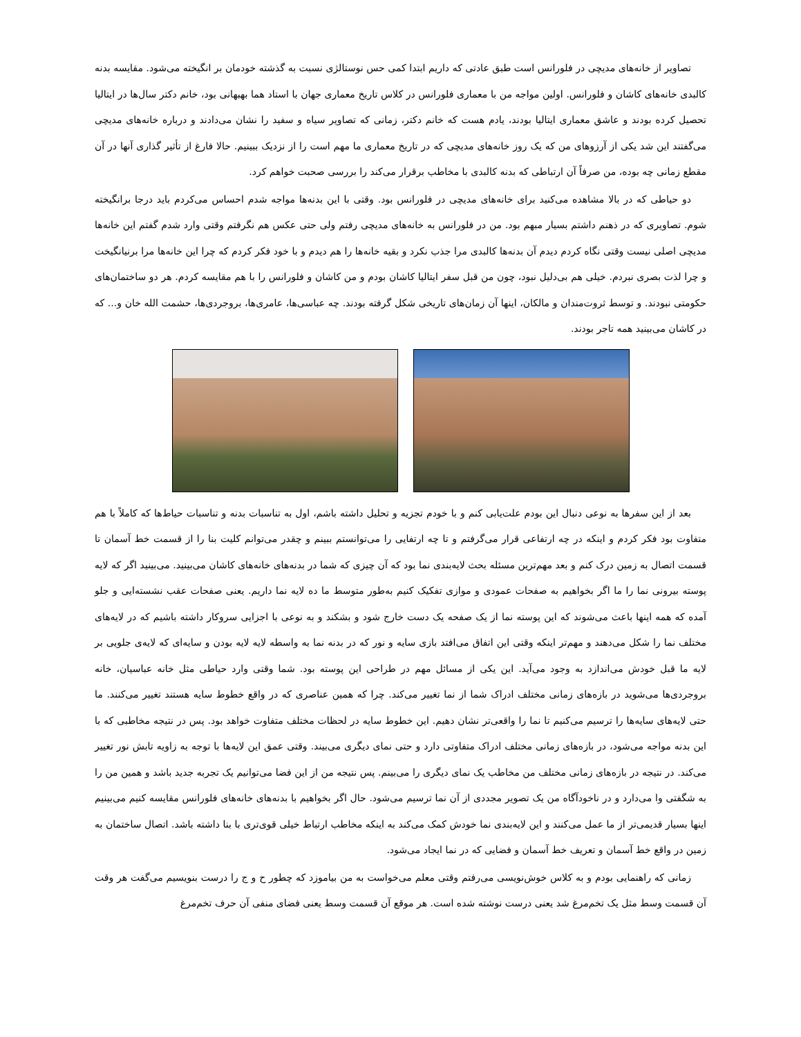تصاویر از خانه‌های مدیچی در فلورانس است طبق عادتی که داریم ابتدا کمی حس نوستالژی نسبت به گذشته خودمان بر انگیخته می‌شود. مقایسه بدنه کالبدی خانه‌های کاشان و فلورانس. اولین مواجه من با معماری فلورانس در کلاس تاریخ معماری جهان با استاد هما بهبهانی بود، خانم دکتر سال‌ها در ایتالیا تحصیل کرده بودند و عاشق معماری ایتالیا بودند، یادم هست که خانم دکتر، زمانی که تصاویر سیاه و سفید را نشان می‌دادند و درباره خانه‌های مدیچی می‌گفتند این شد یکی از آرزوهای من که یک روز خانه‌های مدیچی که در تاریخ معماری ما مهم است را از نزدیک ببینیم. حالا فارغ از تأثیر گذاری آنها در آن مقطع زمانی چه بوده، من صرفاً آن ارتباطی که بدنه کالبدی با مخاطب برقرار می‌کند را بررسی صحبت خواهم کرد.
دو حیاطی که در بالا مشاهده می‌کنید برای خانه‌های مدیچی در فلورانس بود. وقتی با این بدنه‌ها مواجه شدم احساس می‌کردم باید درجا برانگیخته شوم. تصاویری که در ذهنم داشتم بسیار مبهم بود. من در فلورانس به خانه‌های مدیچی رفتم ولی حتی عکس هم نگرفتم وقتی وارد شدم گفتم این خانه‌ها مدیچی اصلی نیست وقتی نگاه کردم دیدم آن بدنه‌ها کالبدی مرا جذب نکرد و بقیه خانه‌ها را هم دیدم و با خود فکر کردم که چرا این خانه‌ها مرا برنیانگیخت و چرا لذت بصری نبردم. خیلی هم بی‌دلیل نبود، چون من قبل سفر ایتالیا کاشان بودم و من کاشان و فلورانس را با هم مقایسه کردم. هر دو ساختمان‌های حکومتی نبودند. و توسط ثروت‌مندان و مالکان، اینها آن زمان‌های تاریخی شکل گرفته بودند. چه عباسی‌ها، عامری‌ها، بروجردی‌ها، حشمت الله خان و... که در کاشان می‌بینید همه تاجر بودند.
بعد از این سفرها به نوعی دنبال این بودم علت‌یابی کنم و با خودم تجزیه و تحلیل داشته باشم، اول به تناسبات بدنه و تناسبات حیاط‌ها که کاملاً با هم متفاوت بود فکر کردم و اینکه در چه ارتفاعی قرار می‌گرفتم و تا چه ارتفایی را می‌توانستم ببینم و چقدر می‌توانم کلیت بنا را از قسمت خط آسمان تا قسمت اتصال به زمین درک کنم و بعد مهم‌ترین مسئله بحث لایه‌بندی نما بود که آن چیزی که شما در بدنه‌های خانه‌های کاشان می‌بینید. می‌بینید اگر که لایه پوسته بیرونی نما را ما اگر بخواهیم به صفحات عمودی و موازی تفکیک کنیم به‌طور متوسط ما ده لایه نما داریم. یعنی صفحات عقب نشسته‌ایی و جلو آمده که همه اینها باعث می‌شوند که این پوسته نما از یک صفحه یک دست خارج شود و بشکند و به نوعی با اجزایی سروکار داشته باشیم که در لایه‌های مختلف نما را شکل می‌دهند و مهم‌تر اینکه وقتی این اتفاق می‌افتد بازی سایه و نور که در بدنه نما به واسطه لایه لایه بودن و سایه‌ای که لایه‌ی جلویی بر لایه ما قبل خودش می‌اندازد به وجود می‌آید. این یکی از مسائل مهم در طراحی این پوسته بود. شما وقتی وارد حیاطی مثل خانه عباسیان، خانه بروجردی‌ها می‌شوید در بازه‌های زمانی مختلف ادراک شما از نما تغییر می‌کند. چرا که همین عناصری که در واقع خطوط سایه هستند تغییر می‌کنند. ما حتی لایه‌های سایه‌ها را ترسیم می‌کنیم تا نما را واقعی‌تر نشان دهیم. این خطوط سایه در لحظات مختلف متفاوت خواهد بود. پس در نتیجه مخاطبی که با این بدنه مواجه می‌شود، در بازه‌های زمانی مختلف ادراک متفاوتی دارد و حتی نمای دیگری می‌بیند. وقتی عمق این لایه‌ها با توجه به زاویه تابش نور تغییر می‌کند. در نتیجه در بازه‌های زمانی مختلف من مخاطب یک نمای دیگری را می‌بینم. پس نتیجه من از این فضا می‌توانیم یک تجربه جدید باشد و همین من را به شگفتی وا می‌دارد و در ناخودآگاه من یک تصویر مجددی از آن نما ترسیم می‌شود. حال اگر بخواهیم با بدنه‌های خانه‌های فلورانس مقایسه کنیم می‌بینیم اینها بسیار قدیمی‌تر از ما عمل می‌کنند و این لایه‌بندی نما خودش کمک می‌کند به اینکه مخاطب ارتباط خیلی قوی‌تری با بنا داشته باشد. اتصال ساختمان به زمین در واقع خط آسمان و تعریف خط آسمان و فضایی که در نما ایجاد می‌شود.
زمانی که راهنمایی بودم و به کلاس خوش‌نویسی می‌رفتم وقتی معلم می‌خواست به من بیاموزد که چطور ح و ج را درست بنویسیم می‌گفت هر وقت آن قسمت وسط مثل یک تخم‌مرغ شد یعنی درست نوشته شده است. هر موقع آن قسمت وسط یعنی فضای منفی آن حرف تخم‌مرغ